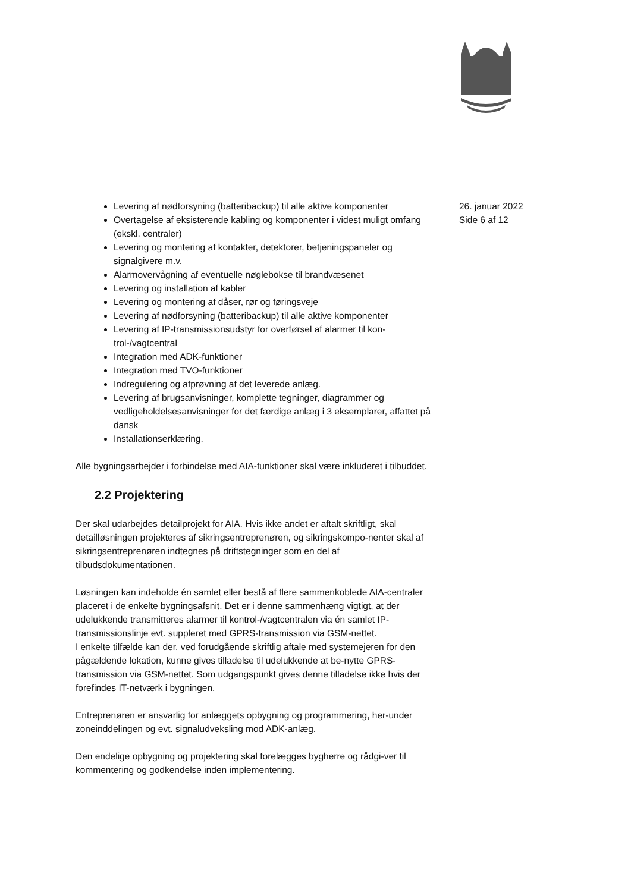Levering af nødforsyning (batteribackup) til alle aktive komponenter
Overtagelse af eksisterende kabling og komponenter i videst muligt omfang (ekskl. centraler)
Levering og montering af kontakter, detektorer, betjeningspaneler og signalgivere m.v.
Alarmovervågning af eventuelle nøglebokse til brandvæsenet
Levering og installation af kabler
Levering og montering af dåser, rør og føringsveje
Levering af nødforsyning (batteribackup) til alle aktive komponenter
Levering af IP-transmissionsudstyr for overførsel af alarmer til kon-trol-/vagtcentral
Integration med ADK-funktioner
Integration med TVO-funktioner
Indregulering og afprøvning af det leverede anlæg.
Levering af brugsanvisninger, komplette tegninger, diagrammer og vedligeholdelsesanvisninger for det færdige anlæg i 3 eksemplarer, affattet på dansk
Installationserklæring.
Alle bygningsarbejder i forbindelse med AIA-funktioner skal være inkluderet i tilbuddet.
2.2 Projektering
Der skal udarbejdes detailprojekt for AIA. Hvis ikke andet er aftalt skriftligt, skal detailløsningen projekteres af sikringsentreprenøren, og sikringskompo-nenter skal af sikringsentreprenøren indtegnes på driftstegninger som en del af tilbudsdokumentationen.
Løsningen kan indeholde én samlet eller bestå af flere sammenkoblede AIA-centraler placeret i de enkelte bygningsafsnit. Det er i denne sammenhæng vigtigt, at der udelukkende transmitteres alarmer til kontrol-/vagtcentralen via én samlet IP-transmissionslinje evt. suppleret med GPRS-transmission via GSM-nettet.
I enkelte tilfælde kan der, ved forudgående skriftlig aftale med systemejeren for den pågældende lokation, kunne gives tilladelse til udelukkende at be-nytte GPRS-transmission via GSM-nettet. Som udgangspunkt gives denne tilladelse ikke hvis der forefindes IT-netværk i bygningen.
Entreprenøren er ansvarlig for anlæggets opbygning og programmering, her-under zoneinddelingen og evt. signaludveksling mod ADK-anlæg.
Den endelige opbygning og projektering skal forelægges bygherre og rådgi-ver til kommentering og godkendelse inden implementering.
26. januar 2022
Side 6 af 12